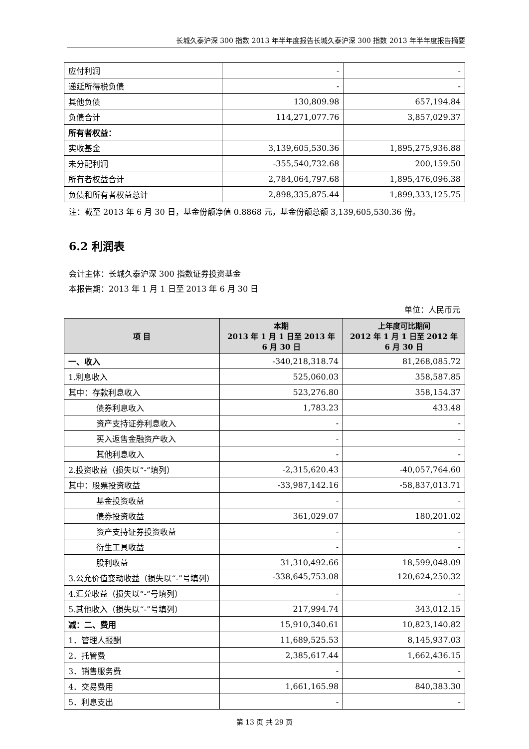长城久泰沪深 300 指数 2013 年半年度报告长城久泰沪深 300 指数 2013 年半年度报告摘要
| 应付利润 | - | - |
| 递延所得税负债 | - | - |
| 其他负债 | 130,809.98 | 657,194.84 |
| 负债合计 | 114,271,077.76 | 3,857,029.37 |
| 所有者权益： | | |
| 实收基金 | 3,139,605,530.36 | 1,895,275,936.88 |
| 未分配利润 | -355,540,732.68 | 200,159.50 |
| 所有者权益合计 | 2,784,064,797.68 | 1,895,476,096.38 |
| 负债和所有者权益总计 | 2,898,335,875.44 | 1,899,333,125.75 |
注：截至 2013 年 6 月 30 日，基金份额净值 0.8868 元，基金份额总额 3,139,605,530.36 份。
6.2 利润表
会计主体：长城久泰沪深 300 指数证券投资基金
本报告期：2013 年 1 月 1 日至 2013 年 6 月 30 日
单位：人民币元
| 项 目 | 本期 2013 年 1 月 1 日至 2013 年 6 月 30 日 | 上年度可比期间 2012 年 1 月 1 日至 2012 年 6 月 30 日 |
| --- | --- | --- |
| 一、收入 | -340,218,318.74 | 81,268,085.72 |
| 1.利息收入 | 525,060.03 | 358,587.85 |
| 其中：存款利息收入 | 523,276.80 | 358,154.37 |
| 债券利息收入 | 1,783.23 | 433.48 |
| 资产支持证券利息收入 | - | - |
| 买入返售金融资产收入 | - | - |
| 其他利息收入 | - | - |
| 2.投资收益（损失以“-”填列） | -2,315,620.43 | -40,057,764.60 |
| 其中：股票投资收益 | -33,987,142.16 | -58,837,013.71 |
| 基金投资收益 | - | - |
| 债券投资收益 | 361,029.07 | 180,201.02 |
| 资产支持证券投资收益 | - | - |
| 衍生工具收益 | - | - |
| 股利收益 | 31,310,492.66 | 18,599,048.09 |
| 3.公允价值变动收益（损失以“-”号填列） | -338,645,753.08 | 120,624,250.32 |
| 4.汇兑收益（损失以“-”号填列） | - | - |
| 5.其他收入（损失以“-”号填列） | 217,994.74 | 343,012.15 |
| 减：二、费用 | 15,910,340.61 | 10,823,140.82 |
| 1．管理人报酬 | 11,689,525.53 | 8,145,937.03 |
| 2．托管费 | 2,385,617.44 | 1,662,436.15 |
| 3．销售服务费 | - | - |
| 4．交易费用 | 1,661,165.98 | 840,383.30 |
| 5．利息支出 | - | - |
第 13 页 共 29 页